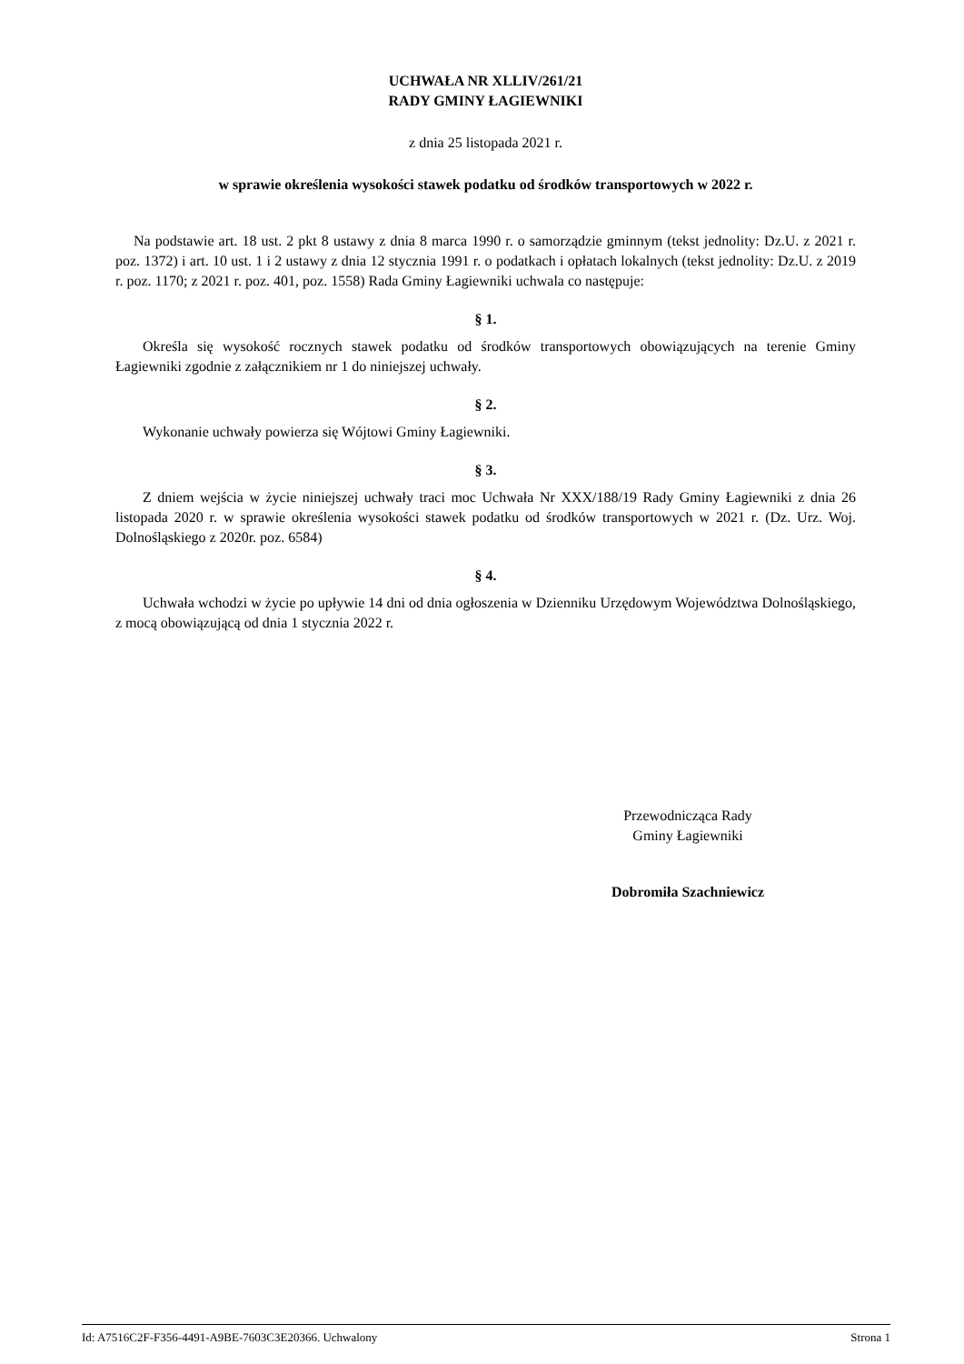UCHWAŁA NR XLLIV/261/21
RADY GMINY ŁAGIEWNIKI
z dnia 25 listopada 2021 r.
w sprawie określenia wysokości stawek podatku od środków transportowych w 2022 r.
Na podstawie art. 18 ust. 2 pkt 8 ustawy z dnia 8 marca 1990 r. o samorządzie gminnym (tekst jednolity: Dz.U. z 2021 r. poz. 1372) i art. 10 ust. 1 i 2 ustawy z dnia 12 stycznia 1991 r. o podatkach i opłatach lokalnych (tekst jednolity: Dz.U. z 2019 r. poz. 1170; z 2021 r. poz. 401, poz. 1558) Rada Gminy Łagiewniki uchwala co następuje:
§ 1.
Określa się wysokość rocznych stawek podatku od środków transportowych obowiązujących na terenie Gminy Łagiewniki zgodnie z załącznikiem nr 1 do niniejszej uchwały.
§ 2.
Wykonanie uchwały powierza się Wójtowi Gminy Łagiewniki.
§ 3.
Z dniem wejścia w życie niniejszej uchwały traci moc Uchwała Nr XXX/188/19 Rady Gminy Łagiewniki z dnia 26 listopada 2020 r. w sprawie określenia wysokości stawek podatku od środków transportowych w 2021 r. (Dz. Urz. Woj. Dolnośląskiego z 2020r. poz. 6584)
§ 4.
Uchwała wchodzi w życie po upływie 14 dni od dnia ogłoszenia w Dzienniku Urzędowym Województwa Dolnośląskiego, z mocą obowiązującą od dnia 1 stycznia 2022 r.
Przewodnicząca Rady
Gminy Łagiewniki
Dobromiła Szachniewicz
Id: A7516C2F-F356-4491-A9BE-7603C3E20366. Uchwalony Strona 1